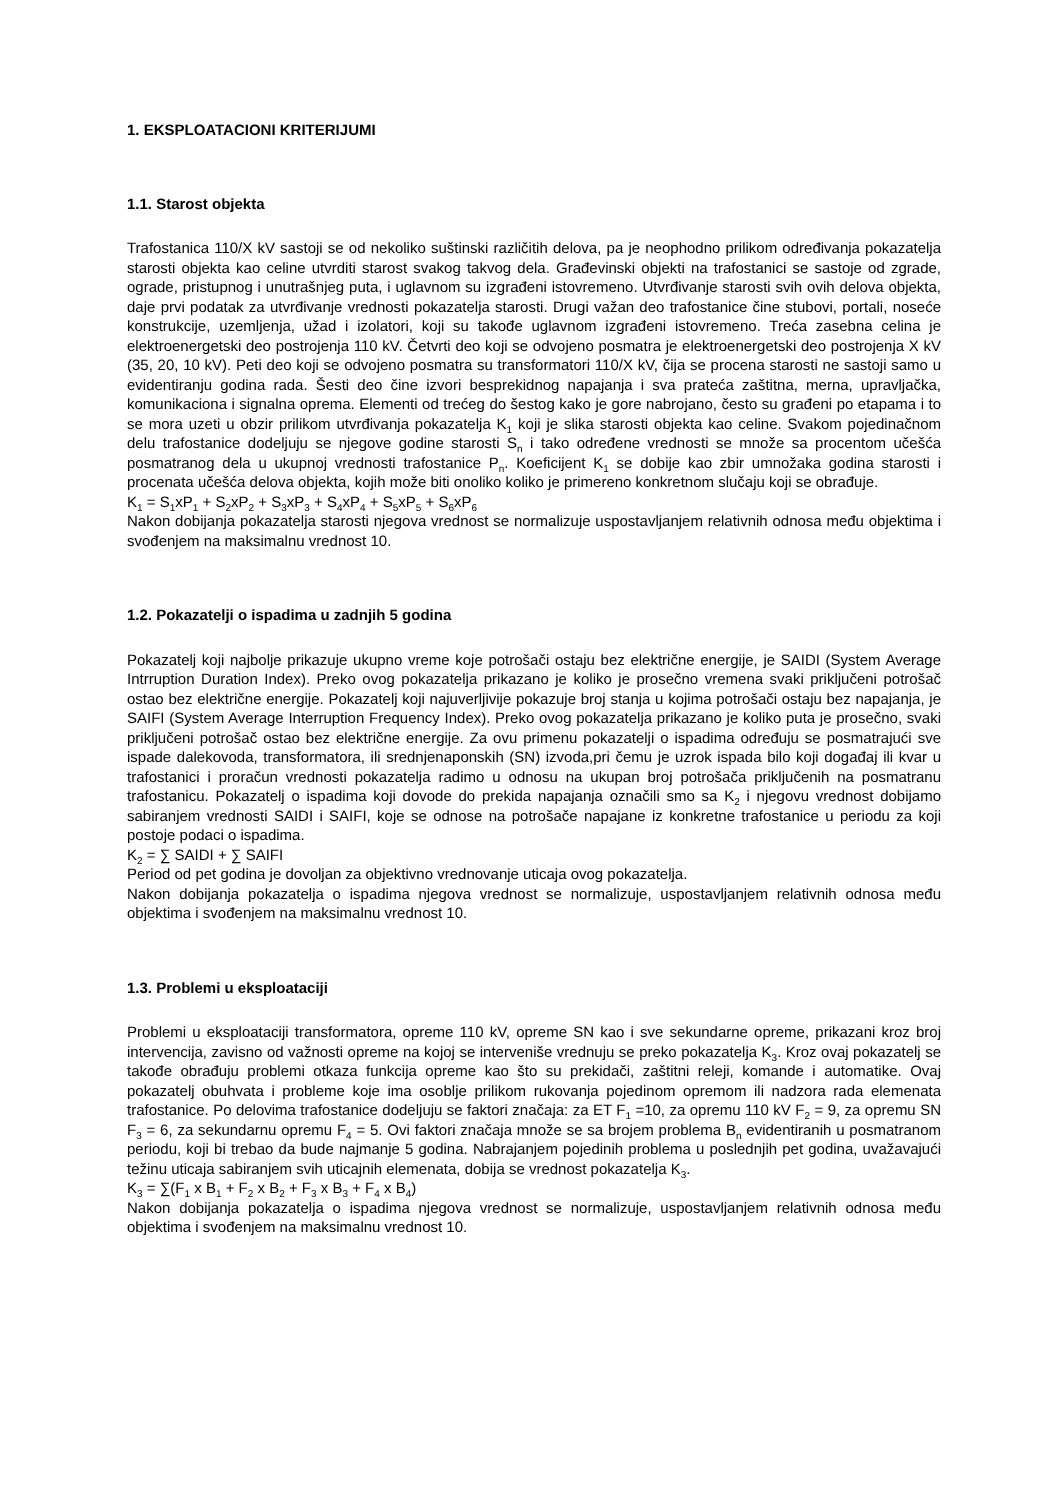1. EKSPLOATACIONI KRITERIJUMI
1.1. Starost objekta
Trafostanica 110/X kV sastoji se od nekoliko suštinski različitih delova, pa je neophodno prilikom određivanja pokazatelja starosti objekta kao celine utvrditi starost svakog takvog dela. Građevinski objekti na trafostanici se sastoje od zgrade, ograde, pristupnog i unutrašnjeg puta, i uglavnom su izgrađeni istovremeno. Utvrđivanje starosti svih ovih delova objekta, daje prvi podatak za utvrđivanje vrednosti pokazatelja starosti. Drugi važan deo trafostanice čine stubovi, portali, noseće konstrukcije, uzemljenja, užad i izolatori, koji su takođe uglavnom izgrađeni istovremeno. Treća zasebna celina je elektroenergetski deo postrojenja 110 kV. Četvrti deo koji se odvojeno posmatra je elektroenergetski deo postrojenja X kV (35, 20, 10 kV). Peti deo koji se odvojeno posmatra su transformatori 110/X kV, čija se procena starosti ne sastoji samo u evidentiranju godina rada. Šesti deo čine izvori besprekidnog napajanja i sva prateća zaštitna, merna, upravljačka, komunikaciona i signalna oprema. Elementi od trećeg do šestog kako je gore nabrojano, često su građeni po etapama i to se mora uzeti u obzir prilikom utvrđivanja pokazatelja K<sub>1</sub> koji je slika starosti objekta kao celine. Svakom pojedinačnom delu trafostanice dodeljuju se njegove godine starosti S<sub>n</sub> i tako određene vrednosti se množe sa procentom učešća posmatranog dela u ukupnoj vrednosti trafostanice P<sub>n</sub>. Koeficijent K<sub>1</sub> se dobije kao zbir umnožaka godina starosti i procenata učešća delova objekta, kojih može biti onoliko koliko je primereno konkretnom slučaju koji se obrađuje.
K<sub>1</sub> = S<sub>1</sub>xP<sub>1</sub> + S<sub>2</sub>xP<sub>2</sub> + S<sub>3</sub>xP<sub>3</sub> + S<sub>4</sub>xP<sub>4</sub> + S<sub>5</sub>xP<sub>5</sub> + S<sub>6</sub>xP<sub>6</sub>
Nakon dobijanja pokazatelja starosti njegova vrednost se normalizuje uspostavljanjem relativnih odnosa među objektima i svođenjem na maksimalnu vrednost 10.
1.2. Pokazatelji o ispadima u zadnjih 5 godina
Pokazatelj koji najbolje prikazuje ukupno vreme koje potrošači ostaju bez električne energije, je SAIDI (System Average Intrruption Duration Index). Preko ovog pokazatelja prikazano je koliko je prosečno vremena svaki priključeni potrošač ostao bez električne energije. Pokazatelj koji najuverljivije pokazuje broj stanja u kojima potrošači ostaju bez napajanja, je SAIFI (System Average Interruption Frequency Index). Preko ovog pokazatelja prikazano je koliko puta je prosečno, svaki priključeni potrošač ostao bez električne energije. Za ovu primenu pokazatelji o ispadima određuju se posmatrajući sve ispade dalekovoda, transformatora, ili srednjenaponskih (SN) izvoda,pri čemu je uzrok ispada bilo koji događaj ili kvar u trafostanici i proračun vrednosti pokazatelja radimo u odnosu na ukupan broj potrošača priključenih na posmatranu trafostanicu. Pokazatelj o ispadima koji dovode do prekida napajanja označili smo sa K<sub>2</sub> i njegovu vrednost dobijamo sabiranjem vrednosti SAIDI i SAIFI, koje se odnose na potrošače napajane iz konkretne trafostanice u periodu za koji postoje podaci o ispadima.
K<sub>2</sub> = ∑ SAIDI + ∑ SAIFI
Period od pet godina je dovoljan za objektivno vrednovanje uticaja ovog pokazatelja.
Nakon dobijanja pokazatelja o ispadima njegova vrednost se normalizuje, uspostavljanjem relativnih odnosa među objektima i svođenjem na maksimalnu vrednost 10.
1.3. Problemi u eksploataciji
Problemi u eksploataciji transformatora, opreme 110 kV, opreme SN kao i sve sekundarne opreme, prikazani kroz broj intervencija, zavisno od važnosti opreme na kojoj se interveniše vrednuju se preko pokazatelja K<sub>3</sub>. Kroz ovaj pokazatelj se takođe obrađuju problemi otkaza funkcija opreme kao što su prekidači, zaštitni releji, komande i automatike. Ovaj pokazatelj obuhvata i probleme koje ima osoblje prilikom rukovanja pojedinom opremom ili nadzora rada elemenata trafostanice. Po delovima trafostanice dodeljuju se faktori značaja: za ET F<sub>1</sub> =10, za opremu 110 kV F<sub>2</sub> = 9, za opremu SN F<sub>3</sub> = 6, za sekundarnu opremu F<sub>4</sub> = 5. Ovi faktori značaja množe se sa brojem problema B<sub>n</sub> evidentiranih u posmatranom periodu, koji bi trebao da bude najmanje 5 godina. Nabrajanjem pojedinih problema u poslednjih pet godina, uvažavajući težinu uticaja sabiranjem svih uticajnih elemenata, dobija se vrednost pokazatelja K<sub>3</sub>.
K<sub>3</sub> = ∑(F<sub>1</sub> x B<sub>1</sub> + F<sub>2</sub> x B<sub>2</sub> + F<sub>3</sub> x B<sub>3</sub> + F<sub>4</sub> x B<sub>4</sub>)
Nakon dobijanja pokazatelja o ispadima njegova vrednost se normalizuje, uspostavljanjem relativnih odnosa među objektima i svođenjem na maksimalnu vrednost 10.